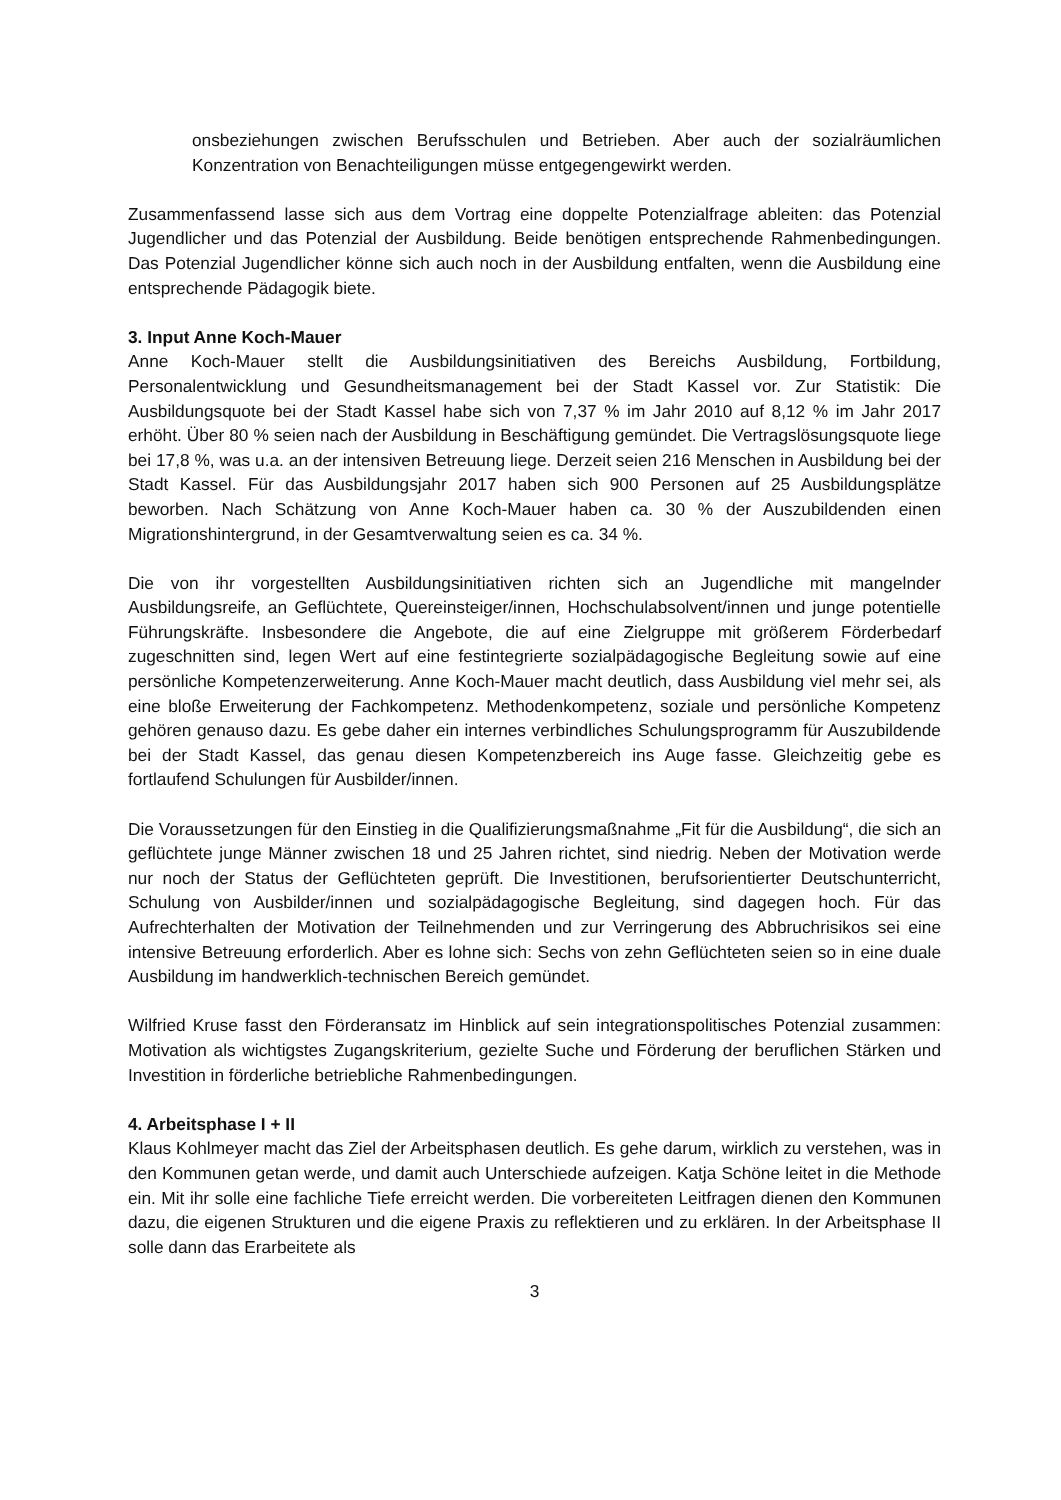onsbeziehungen zwischen Berufsschulen und Betrieben. Aber auch der sozialräumlichen Konzentration von Benachteiligungen müsse entgegengewirkt werden.
Zusammenfassend lasse sich aus dem Vortrag eine doppelte Potenzialfrage ableiten: das Potenzial Jugendlicher und das Potenzial der Ausbildung. Beide benötigen entsprechende Rahmenbedingungen. Das Potenzial Jugendlicher könne sich auch noch in der Ausbildung entfalten, wenn die Ausbildung eine entsprechende Pädagogik biete.
3. Input Anne Koch-Mauer
Anne Koch-Mauer stellt die Ausbildungsinitiativen des Bereichs Ausbildung, Fortbildung, Personalentwicklung und Gesundheitsmanagement bei der Stadt Kassel vor. Zur Statistik: Die Ausbildungsquote bei der Stadt Kassel habe sich von 7,37 % im Jahr 2010 auf 8,12 % im Jahr 2017 erhöht. Über 80 % seien nach der Ausbildung in Beschäftigung gemündet. Die Vertragslösungsquote liege bei 17,8 %, was u.a. an der intensiven Betreuung liege. Derzeit seien 216 Menschen in Ausbildung bei der Stadt Kassel. Für das Ausbildungsjahr 2017 haben sich 900 Personen auf 25 Ausbildungsplätze beworben. Nach Schätzung von Anne Koch-Mauer haben ca. 30 % der Auszubildenden einen Migrationshintergrund, in der Gesamtverwaltung seien es ca. 34 %.
Die von ihr vorgestellten Ausbildungsinitiativen richten sich an Jugendliche mit mangelnder Ausbildungsreife, an Geflüchtete, Quereinsteiger/innen, Hochschulabsolvent/innen und junge potentielle Führungskräfte. Insbesondere die Angebote, die auf eine Zielgruppe mit größerem Förderbedarf zugeschnitten sind, legen Wert auf eine festintegrierte sozialpädagogische Begleitung sowie auf eine persönliche Kompetenzerweiterung. Anne Koch-Mauer macht deutlich, dass Ausbildung viel mehr sei, als eine bloße Erweiterung der Fachkompetenz. Methodenkompetenz, soziale und persönliche Kompetenz gehören genauso dazu. Es gebe daher ein internes verbindliches Schulungsprogramm für Auszubildende bei der Stadt Kassel, das genau diesen Kompetenzbereich ins Auge fasse. Gleichzeitig gebe es fortlaufend Schulungen für Ausbilder/innen.
Die Voraussetzungen für den Einstieg in die Qualifizierungsmaßnahme „Fit für die Ausbildung“, die sich an geflüchtete junge Männer zwischen 18 und 25 Jahren richtet, sind niedrig. Neben der Motivation werde nur noch der Status der Geflüchteten geprüft. Die Investitionen, berufsorientierter Deutschunterricht, Schulung von Ausbilder/innen und sozialpädagogische Begleitung, sind dagegen hoch. Für das Aufrechterhalten der Motivation der Teilnehmenden und zur Verringerung des Abbruchrisikos sei eine intensive Betreuung erforderlich. Aber es lohne sich: Sechs von zehn Geflüchteten seien so in eine duale Ausbildung im handwerklich-technischen Bereich gemündet.
Wilfried Kruse fasst den Förderansatz im Hinblick auf sein integrationspolitisches Potenzial zusammen: Motivation als wichtigstes Zugangskriterium, gezielte Suche und Förderung der beruflichen Stärken und Investition in förderliche betriebliche Rahmenbedingungen.
4. Arbeitsphase I + II
Klaus Kohlmeyer macht das Ziel der Arbeitsphasen deutlich. Es gehe darum, wirklich zu verstehen, was in den Kommunen getan werde, und damit auch Unterschiede aufzeigen. Katja Schöne leitet in die Methode ein. Mit ihr solle eine fachliche Tiefe erreicht werden. Die vorbereiteten Leitfragen dienen den Kommunen dazu, die eigenen Strukturen und die eigene Praxis zu reflektieren und zu erklären. In der Arbeitsphase II solle dann das Erarbeitete als
3